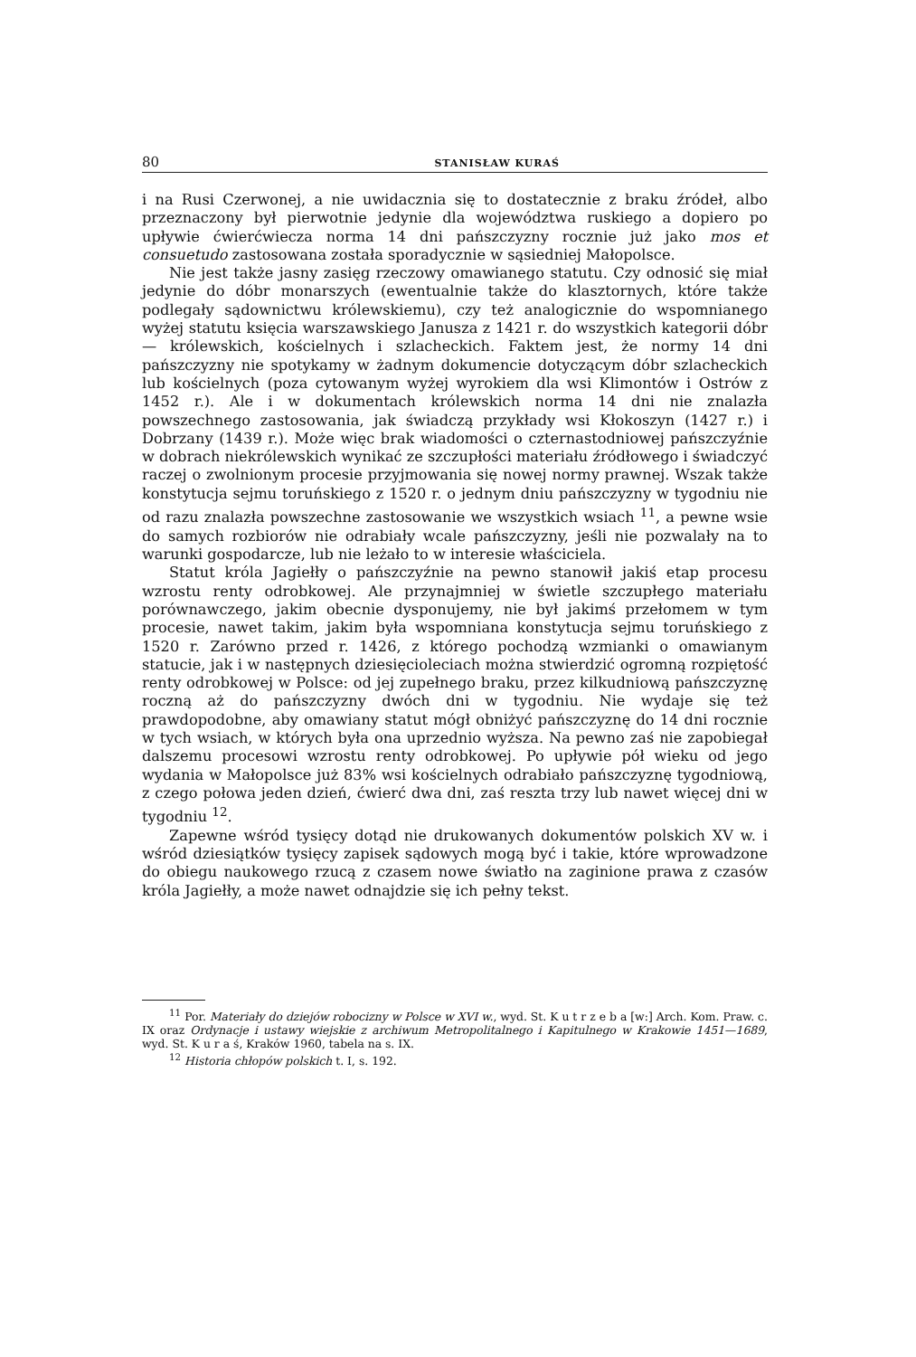80 STANISŁAW KURAŚ
i na Rusi Czerwonej, a nie uwidacznia się to dostatecznie z braku źródeł, albo przeznaczony był pierwotnie jedynie dla województwa ruskiego a dopiero po upływie ćwierćwiecza norma 14 dni pańszczyzny rocznie już jako mos et consuetudo zastosowana została sporadycznie w sąsiedniej Małopolsce.
Nie jest także jasny zasięg rzeczowy omawianego statutu. Czy odnosić się miał jedynie do dóbr monarszych (ewentualnie także do klasztornych, które także podlegały sądownictwu królewskiemu), czy też analogicznie do wspomnianego wyżej statutu księcia warszawskiego Janusza z 1421 r. do wszystkich kategorii dóbr — królewskich, kościelnych i szlacheckich. Faktem jest, że normy 14 dni pańszczyzny nie spotykamy w żadnym dokumencie dotyczącym dóbr szlacheckich lub kościelnych (poza cytowanym wyżej wyrokiem dla wsi Klimontów i Ostrów z 1452 r.). Ale i w dokumentach królewskich norma 14 dni nie znalazła powszechnego zastosowania, jak świadczą przykłady wsi Kłokoszyn (1427 r.) i Dobrzany (1439 r.). Może więc brak wiadomości o czternastodniowej pańszczyźnie w dobrach niekrólewskich wynikać ze szczupłości materiału źródłowego i świadczyć raczej o zwolnionym procesie przyjmowania się nowej normy prawnej. Wszak także konstytucja sejmu toruńskiego z 1520 r. o jednym dniu pańszczyzny w tygodniu nie od razu znalazła powszechne zastosowanie we wszystkich wsiach <sup>11</sup>, a pewne wsie do samych rozbiorów nie odrabiały wcale pańszczyzny, jeśli nie pozwalały na to warunki gospodarcze, lub nie leżało to w interesie właściciela.
Statut króla Jagiełły o pańszczyźnie na pewno stanowił jakiś etap procesu wzrostu renty odrobkowej. Ale przynajmniej w świetle szczupłego materiału porównawczego, jakim obecnie dysponujemy, nie był jakimś przełomem w tym procesie, nawet takim, jakim była wspomniana konstytucja sejmu toruńskiego z 1520 r. Zarówno przed r. 1426, z którego pochodzą wzmianki o omawianym statucie, jak i w następnych dziesięcioleciach można stwierdzić ogromną rozpiętość renty odrobkowej w Polsce: od jej zupełnego braku, przez kilkudniową pańszczyznę roczną aż do pańszczyzny dwóch dni w tygodniu. Nie wydaje się też prawdopodobne, aby omawiany statut mógł obniżyć pańszczyznę do 14 dni rocznie w tych wsiach, w których była ona uprzednio wyższa. Na pewno zaś nie zapobiegał dalszemu procesowi wzrostu renty odrobkowej. Po upływie pół wieku od jego wydania w Małopolsce już 83% wsi kościelnych odrabiało pańszczyznę tygodniową, z czego połowa jeden dzień, ćwierć dwa dni, zaś reszta trzy lub nawet więcej dni w tygodniu <sup>12</sup>.
Zapewne wśród tysięcy dotąd nie drukowanych dokumentów polskich XV w. i wśród dziesiątków tysięcy zapisek sądowych mogą być i takie, które wprowadzone do obiegu naukowego rzucą z czasem nowe światło na zaginione prawa z czasów króla Jagiełły, a może nawet odnajdzie się ich pełny tekst.
<sup>11</sup> Por. Materiały do dziejów robocizny w Polsce w XVI w., wyd. St. K u t r z e b a [w:] Arch. Kom. Praw. c. IX oraz Ordynacje i ustawy wiejskie z archiwum Metropolitalnego i Kapitulnego w Krakowie 1451—1689, wyd. St. K u r a ś, Kraków 1960, tabela na s. IX.
<sup>12</sup> Historia chłopów polskich t. I, s. 192.